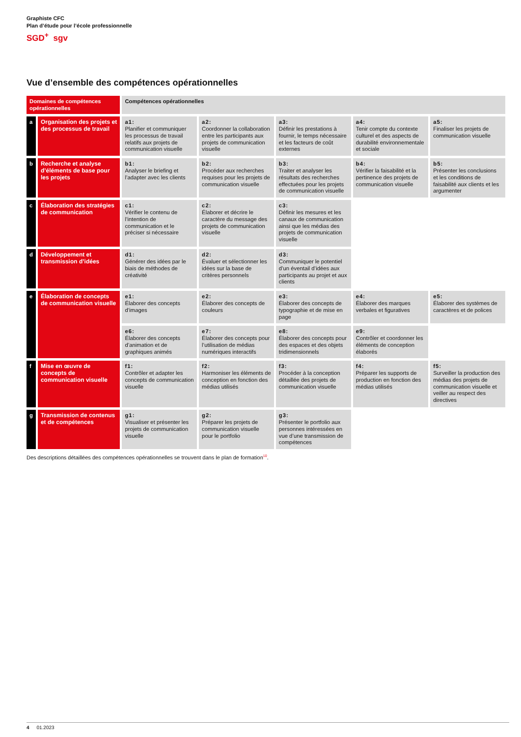Graphiste CFC
Plan d’étude pour l’école professionnelle
SGD<sup>+</sup> sgv
Vue d’ensemble des compétences opérationnelles
| Domaines de compétences opérationnelles | | Compétences opérationnelles | | | | |
| --- | --- | --- | --- | --- | --- | --- |
| a | Organisation des projets et des processus de travail | a1: Planifier et communiquer les processus de travail relatifs aux projets de communication visuelle | a2: Coordonner la collaboration entre les participants aux projets de communication visuelle | a3: Définir les prestations à fournir, le temps nécessaire et les facteurs de coût externes | a4: Tenir compte du contexte culturel et des aspects de durabilité environnementale et sociale | a5: Finaliser les projets de communication visuelle |
| b | Recherche et analyse d’éléments de base pour les projets | b1: Analyser le briefing et l’adapter avec les clients | b2: Procéder aux recherches requises pour les projets de communication visuelle | b3: Traiter et analyser les résultats des recherches effectuées pour les projets de communication visuelle | b4: Vérifier la faisabilité et la pertinence des projets de communication visuelle | b5: Présenter les conclusions et les conditions de faisabilité aux clients et les argumenter |
| c | Élaboration des stratégies de communication | c1: Vérifier le contenu de l’intention de communication et le préciser si nécessaire | c2: Élaborer et décrire le caractère du message des projets de communication visuelle | c3: Définir les mesures et les canaux de communication ainsi que les médias des projets de communication visuelle | | |
| d | Développement et transmission d’idées | d1: Générer des idées par le biais de méthodes de créativité | d2: Évaluer et sélectionner les idées sur la base de critères personnels | d3: Communiquer le potentiel d’un éventail d’idées aux participants au projet et aux clients | | |
| e | Élaboration de concepts de communication visuelle | e1: Élaborer des concepts d’images | e2: Élaborer des concepts de couleurs | e3: Élaborer des concepts de typographie et de mise en page | e4: Élaborer des marques verbales et figuratives | e5: Élaborer des systèmes de caractères et de polices |
| | | e6: Élaborer des concepts d’animation et de graphiques animés | e7: Élaborer des concepts pour l’utilisation de médias numériques interactifs | e8: Élaborer des concepts pour des espaces et des objets tridimensionnels | e9: Contrôler et coordonner les éléments de conception élaborés | |
| f | Mise en œuvre de concepts de communication visuelle | f1: Contrôler et adapter les concepts de communication visuelle | f2: Harmoniser les éléments de conception en fonction des médias utilisés | f3: Procéder à la conception détaillée des projets de communication visuelle | f4: Préparer les supports de production en fonction des médias utilisés | f5: Surveiller la production des médias des projets de communication visuelle et veiller au respect des directives |
| g | Transmission de contenus et de compétences | g1: Visualiser et présenter les projets de communication visuelle | g2: Préparer les projets de communication visuelle pour le portfolio | g3: Présenter le portfolio aux personnes intéressées en vue d’une transmission de compétences | | |
Des descriptions détaillées des compétences opérationnelles se trouvent dans le plan de formation<sup>10</sup>.
4 01.2023